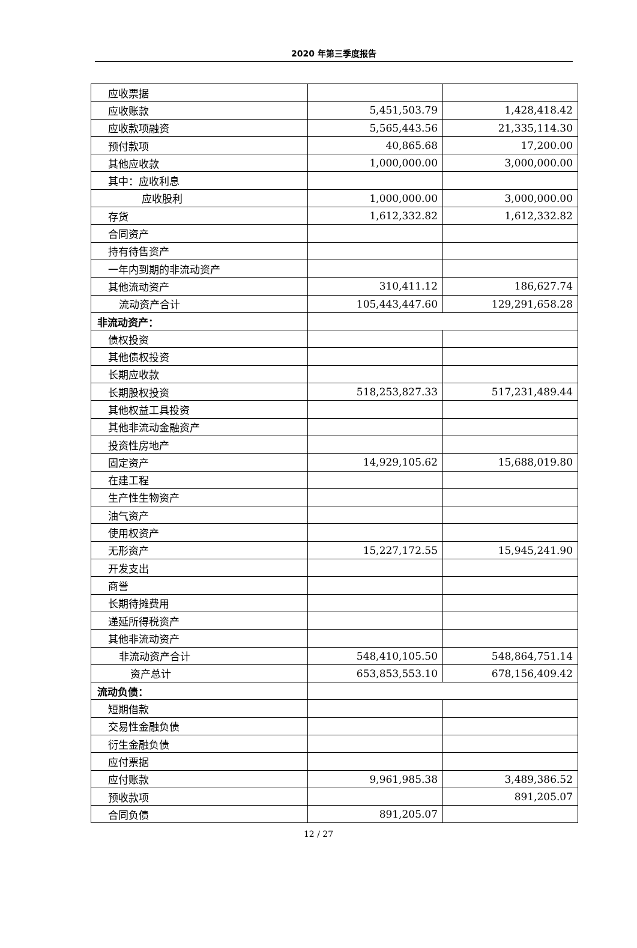2020 年第三季度报告
| 应收票据 | | |
| 应收账款 | 5,451,503.79 | 1,428,418.42 |
| 应收款项融资 | 5,565,443.56 | 21,335,114.30 |
| 预付款项 | 40,865.68 | 17,200.00 |
| 其他应收款 | 1,000,000.00 | 3,000,000.00 |
| 其中：应收利息 | | |
| 应收股利 | 1,000,000.00 | 3,000,000.00 |
| 存货 | 1,612,332.82 | 1,612,332.82 |
| 合同资产 | | |
| 持有待售资产 | | |
| 一年内到期的非流动资产 | | |
| 其他流动资产 | 310,411.12 | 186,627.74 |
| 流动资产合计 | 105,443,447.60 | 129,291,658.28 |
| 非流动资产： | | |
| 债权投资 | | |
| 其他债权投资 | | |
| 长期应收款 | | |
| 长期股权投资 | 518,253,827.33 | 517,231,489.44 |
| 其他权益工具投资 | | |
| 其他非流动金融资产 | | |
| 投资性房地产 | | |
| 固定资产 | 14,929,105.62 | 15,688,019.80 |
| 在建工程 | | |
| 生产性生物资产 | | |
| 油气资产 | | |
| 使用权资产 | | |
| 无形资产 | 15,227,172.55 | 15,945,241.90 |
| 开发支出 | | |
| 商誉 | | |
| 长期待摊费用 | | |
| 递延所得税资产 | | |
| 其他非流动资产 | | |
| 非流动资产合计 | 548,410,105.50 | 548,864,751.14 |
| 资产总计 | 653,853,553.10 | 678,156,409.42 |
| 流动负债： | | |
| 短期借款 | | |
| 交易性金融负债 | | |
| 衍生金融负债 | | |
| 应付票据 | | |
| 应付账款 | 9,961,985.38 | 3,489,386.52 |
| 预收款项 | | 891,205.07 |
| 合同负债 | 891,205.07 | |
12 / 27